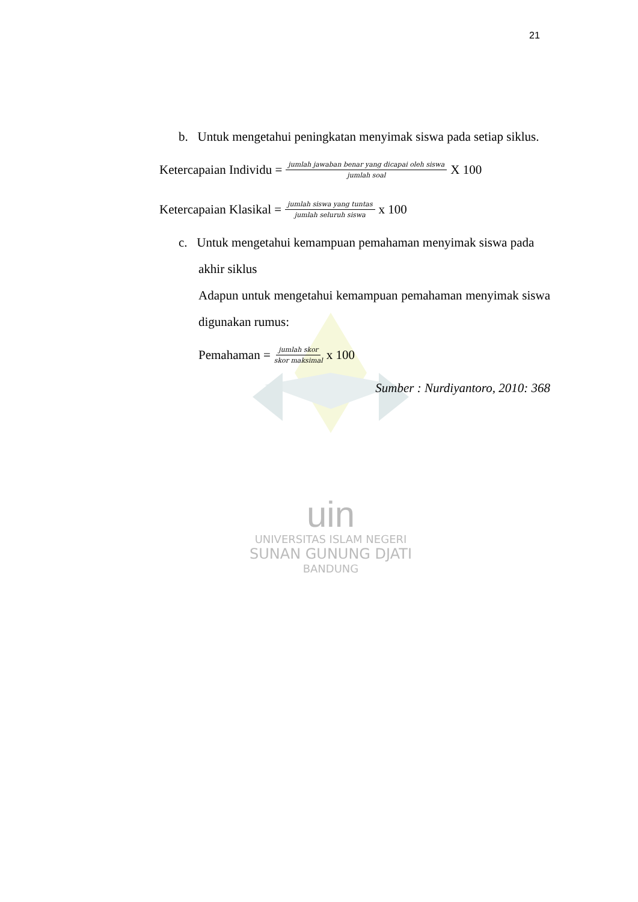21
uin
UNIVERSITAS ISLAM NEGERI
SUNAN GUNUNG DJATI
BANDUNG
b. Untuk mengetahui peningkatan menyimak siswa pada setiap siklus.
Ketercapaian Individu = jumlah jawaban benar yang dicapai oleh siswa jumlah soal X 100
Ketercapaian Klasikal = jumlah siswa yang tuntas jumlah seluruh siswa x 100
c. Untuk mengetahui kemampuan pemahaman menyimak siswa pada akhir siklus
Adapun untuk mengetahui kemampuan pemahaman menyimak siswa digunakan rumus:
Pemahaman = jumlah skor skor maksimal x 100
Sumber : Nurdiyantoro, 2010: 368